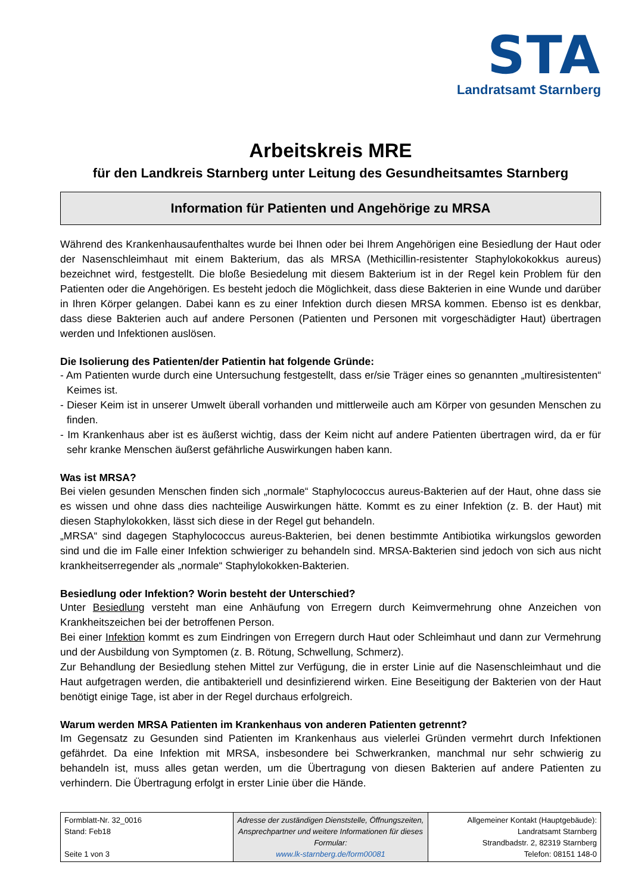STA
Landratsamt Starnberg
Arbeitskreis MRE
für den Landkreis Starnberg unter Leitung des Gesundheitsamtes Starnberg
Information für Patienten und Angehörige zu MRSA
Während des Krankenhausaufenthaltes wurde bei Ihnen oder bei Ihrem Angehörigen eine Besiedlung der Haut oder der Nasenschleimhaut mit einem Bakterium, das als MRSA (Methicillin-resistenter Staphylokokokkus aureus) bezeichnet wird, festgestellt. Die bloße Besiedelung mit diesem Bakterium ist in der Regel kein Problem für den Patienten oder die Angehörigen. Es besteht jedoch die Möglichkeit, dass diese Bakterien in eine Wunde und darüber in Ihren Körper gelangen. Dabei kann es zu einer Infektion durch diesen MRSA kommen. Ebenso ist es denkbar, dass diese Bakterien auch auf andere Personen (Patienten und Personen mit vorgeschädigter Haut) übertragen werden und Infektionen auslösen.
Die Isolierung des Patienten/der Patientin hat folgende Gründe:
- Am Patienten wurde durch eine Untersuchung festgestellt, dass er/sie Träger eines so genannten „multiresistenten“ Keimes ist.
- Dieser Keim ist in unserer Umwelt überall vorhanden und mittlerweile auch am Körper von gesunden Menschen zu finden.
- Im Krankenhaus aber ist es äußerst wichtig, dass der Keim nicht auf andere Patienten übertragen wird, da er für sehr kranke Menschen äußerst gefährliche Auswirkungen haben kann.
Was ist MRSA?
Bei vielen gesunden Menschen finden sich „normale“ Staphylococcus aureus-Bakterien auf der Haut, ohne dass sie es wissen und ohne dass dies nachteilige Auswirkungen hätte. Kommt es zu einer Infektion (z. B. der Haut) mit diesen Staphylokokken, lässt sich diese in der Regel gut behandeln.
„MRSA“ sind dagegen Staphylococcus aureus-Bakterien, bei denen bestimmte Antibiotika wirkungslos geworden sind und die im Falle einer Infektion schwieriger zu behandeln sind. MRSA-Bakterien sind jedoch von sich aus nicht krankheitserregender als „normale“ Staphylokokken-Bakterien.
Besiedlung oder Infektion? Worin besteht der Unterschied?
Unter Besiedlung versteht man eine Anhäufung von Erregern durch Keimvermehrung ohne Anzeichen von Krankheitszeichen bei der betroffenen Person.
Bei einer Infektion kommt es zum Eindringen von Erregern durch Haut oder Schleimhaut und dann zur Vermehrung und der Ausbildung von Symptomen (z. B. Rötung, Schwellung, Schmerz).
Zur Behandlung der Besiedlung stehen Mittel zur Verfügung, die in erster Linie auf die Nasenschleimhaut und die Haut aufgetragen werden, die antibakteriell und desinfizierend wirken. Eine Beseitigung der Bakterien von der Haut benötigt einige Tage, ist aber in der Regel durchaus erfolgreich.
Warum werden MRSA Patienten im Krankenhaus von anderen Patienten getrennt?
Im Gegensatz zu Gesunden sind Patienten im Krankenhaus aus vielerlei Gründen vermehrt durch Infektionen gefährdet. Da eine Infektion mit MRSA, insbesondere bei Schwerkranken, manchmal nur sehr schwierig zu behandeln ist, muss alles getan werden, um die Übertragung von diesen Bakterien auf andere Patienten zu verhindern. Die Übertragung erfolgt in erster Linie über die Hände.
| Formblatt-Nr. 32_0016 Stand: Feb18 Seite 1 von 3 | Adresse der zuständigen Dienststelle, Öffnungszeiten, Ansprechpartner und weitere Informationen für dieses Formular: www.lk-starnberg.de/form00081 | Allgemeiner Kontakt (Hauptgebäude): Landratsamt Starnberg Strandbadstr. 2, 82319 Starnberg Telefon: 08151 148-0 |